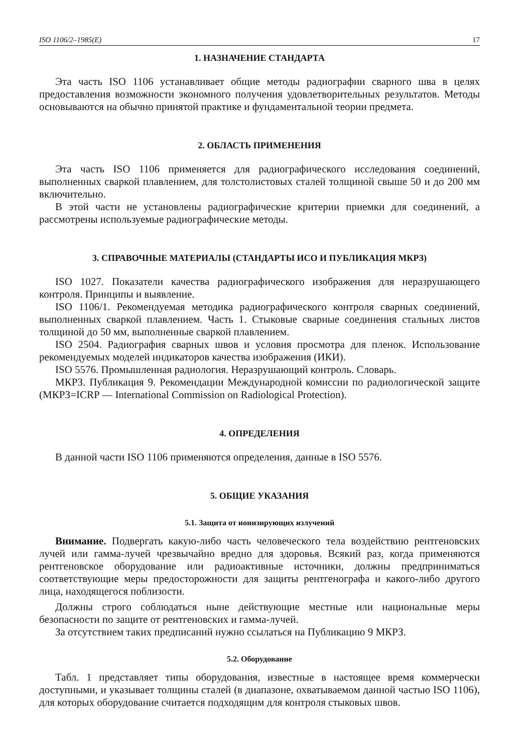ISO 1106/2–1985(E) 17
1. НАЗНАЧЕНИЕ СТАНДАРТА
Эта часть ISO 1106 устанавливает общие методы радиографии сварного шва в целях предоставления возможности экономного получения удовлетворительных результатов. Методы основываются на обычно принятой практике и фундаментальной теории предмета.
2. ОБЛАСТЬ ПРИМЕНЕНИЯ
Эта часть ISO 1106 применяется для радиографического исследования соединений, выполненных сваркой плавлением, для толстолистовых сталей толщиной свыше 50 и до 200 мм включительно.
В этой части не установлены радиографические критерии приемки для соединений, а рассмотрены используемые радиографические методы.
3. СПРАВОЧНЫЕ МАТЕРИАЛЫ (СТАНДАРТЫ ИСО И ПУБЛИКАЦИЯ МКРЗ)
ISO 1027. Показатели качества радиографического изображения для неразрушающего контроля. Принципы и выявление.
ISO 1106/1. Рекомендуемая методика радиографического контроля сварных соединений, выполненных сваркой плавлением. Часть 1. Стыковые сварные соединения стальных листов толщиной до 50 мм, выполненные сваркой плавлением.
ISO 2504. Радиография сварных швов и условия просмотра для пленок. Использование рекомендуемых моделей индикаторов качества изображения (ИКИ).
ISO 5576. Промышленная радиология. Неразрушающий контроль. Словарь.
МКРЗ. Публикация 9. Рекомендации Международной комиссии по радиологической защите (МКРЗ=ICRP — International Commission on Radiological Protection).
4. ОПРЕДЕЛЕНИЯ
В данной части ISO 1106 применяются определения, данные в ISO 5576.
5. ОБЩИЕ УКАЗАНИЯ
5.1. Защита от ионизирующих излучений
Внимание. Подвергать какую-либо часть человеческого тела воздействию рентгеновских лучей или гамма-лучей чрезвычайно вредно для здоровья. Всякий раз, когда применяются рентгеновское оборудование или радиоактивные источники, должны предприниматься соответствующие меры предосторожности для защиты рентгенографа и какого-либо другого лица, находящегося поблизости.
Должны строго соблюдаться ныне действующие местные или национальные меры безопасности по защите от рентгеновских и гамма-лучей.
За отсутствием таких предписаний нужно ссылаться на Публикацию 9 МКРЗ.
5.2. Оборудование
Табл. 1 представляет типы оборудования, известные в настоящее время коммерчески доступными, и указывает толщины сталей (в диапазоне, охватываемом данной частью ISO 1106), для которых оборудование считается подходящим для контроля стыковых швов.